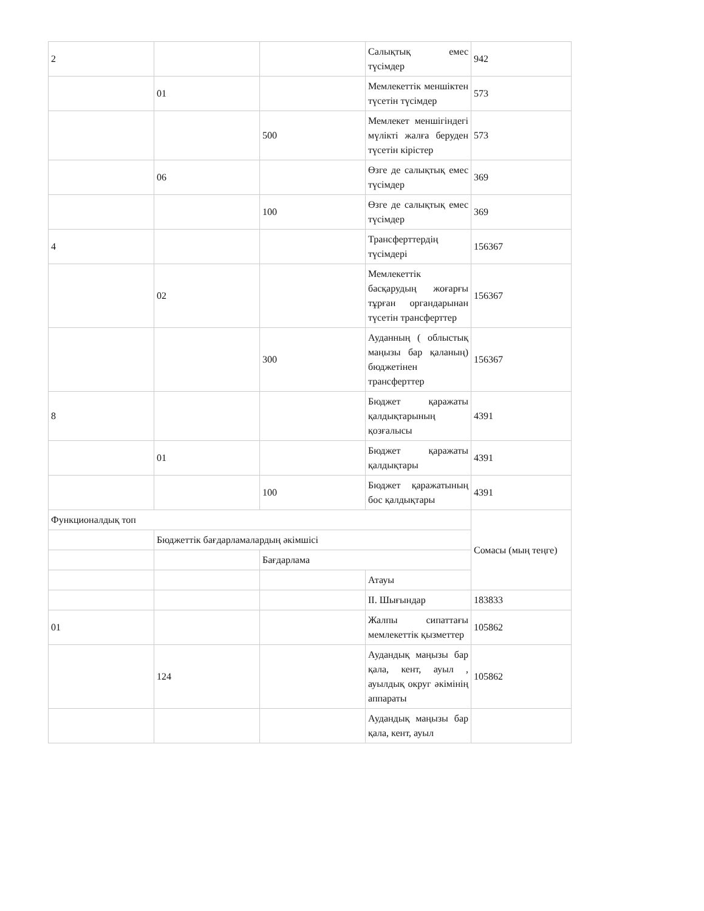| 2 | | | Салықтық емес түсімдер | 942 |
| | 01 | | Мемлекеттік меншіктен түсетін түсімдер | 573 |
| | | 500 | Мемлекет меншігіндегі мүлікті жалға беруден түсетін кірістер | 573 |
| | 06 | | Өзге де салықтық емес түсімдер | 369 |
| | | 100 | Өзге де салықтық емес түсімдер | 369 |
| 4 | | | Трансферттердің түсімдері | 156367 |
| | 02 | | Мемлекеттік басқарудың жоғарғы тұрған органдарынан түсетін трансферттер | 156367 |
| | | 300 | Ауданның ( облыстық маңызы бар қаланың) бюджетінен трансферттер | 156367 |
| 8 | | | Бюджет қаражаты қалдықтарының қозғалысы | 4391 |
| | 01 | | Бюджет қаражаты қалдықтары | 4391 |
| | | 100 | Бюджет қаражатының бос қалдықтары | 4391 |
| Функционалдық топ | | | | Сомасы (мың теңге) |
| | Бюджеттік бағдарламалардың әкімшісі | | | |
| | | Бағдарлама | | |
| | | | Атауы | |
| | | | II. Шығындар | 183833 |
| 01 | | | Жалпы сипаттағы мемлекеттік қызметтер | 105862 |
| | 124 | | Аудандық маңызы бар қала, кент, ауыл , ауылдық округ әкімінің аппараты | 105862 |
| | | | Аудандық маңызы бар қала, кент, ауыл | |